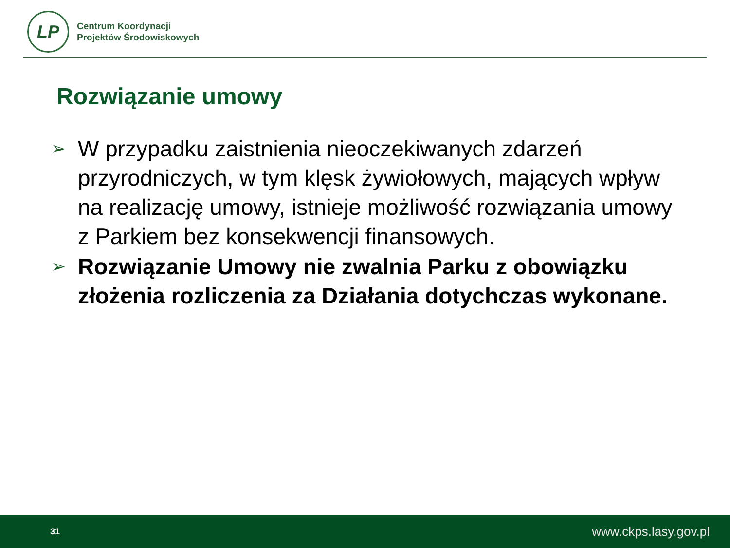LP
Centrum Koordynacji
Projektów Środowiskowych
Rozwiązanie umowy
➢ W przypadku zaistnienia nieoczekiwanych zdarzeń przyrodniczych, w tym klęsk żywiołowych, mających wpływ na realizację umowy, istnieje możliwość rozwiązania umowy z Parkiem bez konsekwencji finansowych.
➢ Rozwiązanie Umowy nie zwalnia Parku z obowiązku złożenia rozliczenia za Działania dotychczas wykonane.
31 www.ckps.lasy.gov.pl